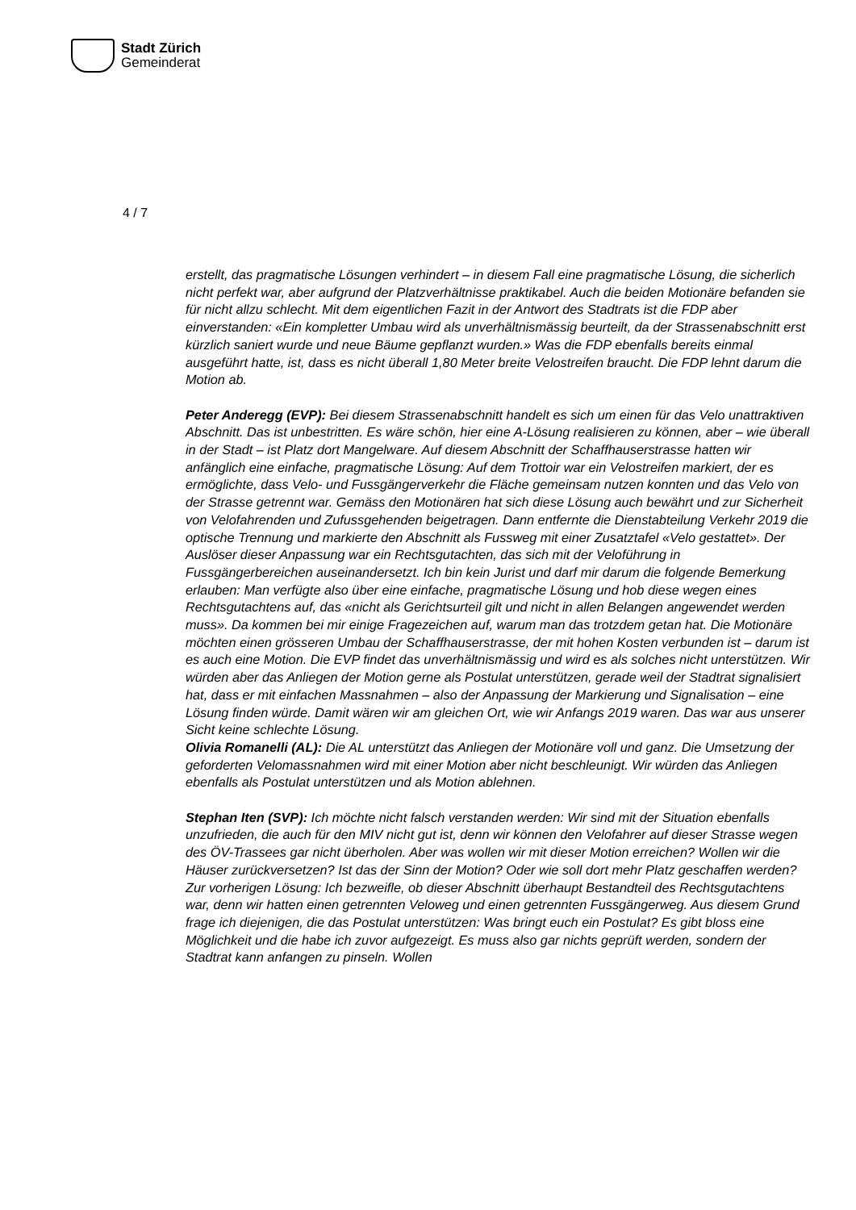Stadt Zürich
Gemeinderat
4 / 7
erstellt, das pragmatische Lösungen verhindert – in diesem Fall eine pragmatische Lösung, die sicherlich nicht perfekt war, aber aufgrund der Platzverhältnisse praktikabel. Auch die beiden Motionäre befanden sie für nicht allzu schlecht. Mit dem eigentlichen Fazit in der Antwort des Stadtrats ist die FDP aber einverstanden: «Ein kompletter Umbau wird als unverhältnismässig beurteilt, da der Strassenabschnitt erst kürzlich saniert wurde und neue Bäume gepflanzt wurden.» Was die FDP ebenfalls bereits einmal ausgeführt hatte, ist, dass es nicht überall 1,80 Meter breite Velostreifen braucht. Die FDP lehnt darum die Motion ab.
Peter Anderegg (EVP): Bei diesem Strassenabschnitt handelt es sich um einen für das Velo unattraktiven Abschnitt. Das ist unbestritten. Es wäre schön, hier eine A-Lösung realisieren zu können, aber – wie überall in der Stadt – ist Platz dort Mangelware. Auf diesem Abschnitt der Schaffhauserstrasse hatten wir anfänglich eine einfache, pragmatische Lösung: Auf dem Trottoir war ein Velostreifen markiert, der es ermöglichte, dass Velo- und Fussgängerverkehr die Fläche gemeinsam nutzen konnten und das Velo von der Strasse getrennt war. Gemäss den Motionären hat sich diese Lösung auch bewährt und zur Sicherheit von Velofahrenden und Zufussgehenden beigetragen. Dann entfernte die Dienstabteilung Verkehr 2019 die optische Trennung und markierte den Abschnitt als Fussweg mit einer Zusatztafel «Velo gestattet». Der Auslöser dieser Anpassung war ein Rechtsgutachten, das sich mit der Veloführung in Fussgängerbereichen auseinandersetzt. Ich bin kein Jurist und darf mir darum die folgende Bemerkung erlauben: Man verfügte also über eine einfache, pragmatische Lösung und hob diese wegen eines Rechtsgutachtens auf, das «nicht als Gerichtsurteil gilt und nicht in allen Belangen angewendet werden muss». Da kommen bei mir einige Fragezeichen auf, warum man das trotzdem getan hat. Die Motionäre möchten einen grösseren Umbau der Schaffhauserstrasse, der mit hohen Kosten verbunden ist – darum ist es auch eine Motion. Die EVP findet das unverhältnismässig und wird es als solches nicht unterstützen. Wir würden aber das Anliegen der Motion gerne als Postulat unterstützen, gerade weil der Stadtrat signalisiert hat, dass er mit einfachen Massnahmen – also der Anpassung der Markierung und Signalisation – eine Lösung finden würde. Damit wären wir am gleichen Ort, wie wir Anfangs 2019 waren. Das war aus unserer Sicht keine schlechte Lösung.
Olivia Romanelli (AL): Die AL unterstützt das Anliegen der Motionäre voll und ganz. Die Umsetzung der geforderten Velomassnahmen wird mit einer Motion aber nicht beschleunigt. Wir würden das Anliegen ebenfalls als Postulat unterstützen und als Motion ablehnen.
Stephan Iten (SVP): Ich möchte nicht falsch verstanden werden: Wir sind mit der Situation ebenfalls unzufrieden, die auch für den MIV nicht gut ist, denn wir können den Velofahrer auf dieser Strasse wegen des ÖV-Trassees gar nicht überholen. Aber was wollen wir mit dieser Motion erreichen? Wollen wir die Häuser zurückversetzen? Ist das der Sinn der Motion? Oder wie soll dort mehr Platz geschaffen werden? Zur vorherigen Lösung: Ich bezweifle, ob dieser Abschnitt überhaupt Bestandteil des Rechtsgutachtens war, denn wir hatten einen getrennten Veloweg und einen getrennten Fussgängerweg. Aus diesem Grund frage ich diejenigen, die das Postulat unterstützen: Was bringt euch ein Postulat? Es gibt bloss eine Möglichkeit und die habe ich zuvor aufgezeigt. Es muss also gar nichts geprüft werden, sondern der Stadtrat kann anfangen zu pinseln. Wollen